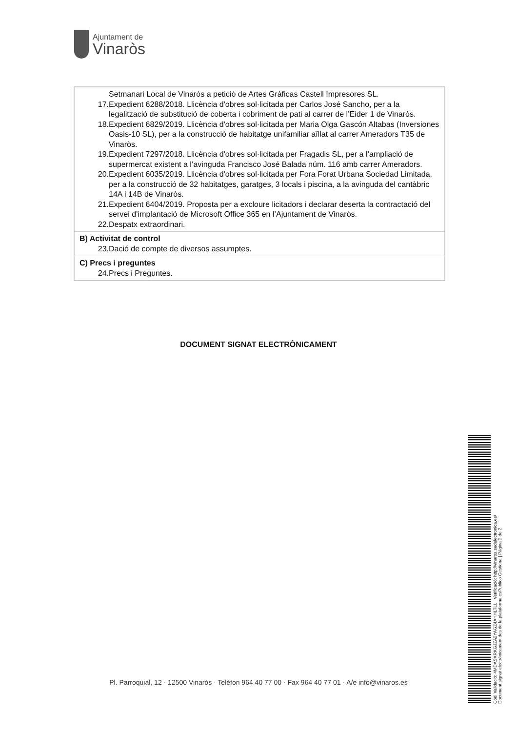Ajuntament de
Vinaròs
| Setmanari Local de Vinaròs a petició de Artes Gráficas Castell Impresores SL. 17. Expedient 6288/2018. Llicència d'obres sol·licitada per Carlos José Sancho, per a la legalització de substitució de coberta i cobriment de pati al carrer de l’Eider 1 de Vinaròs. 18. Expedient 6829/2019. Llicència d'obres sol·licitada per Maria Olga Gascón Altabas (Inversiones Oasis-10 SL), per a la construcció de habitatge unifamiliar aïllat al carrer Ameradors T35 de Vinaròs. 19. Expedient 7297/2018. Llicència d'obres sol·licitada per Fragadis SL, per a l’ampliació de supermercat existent a l’avinguda Francisco José Balada núm. 116 amb carrer Ameradors. 20. Expedient 6035/2019. Llicència d'obres sol·licitada per Fora Forat Urbana Sociedad Limitada, per a la construcció de 32 habitatges, garatges, 3 locals i piscina, a la avinguda del cantàbric 14A i 14B de Vinaròs. 21. Expedient 6404/2019. Proposta per a excloure licitadors i declarar deserta la contractació del servei d’implantació de Microsoft Office 365 en l’Ajuntament de Vinaròs. 22. Despatx extraordinari. |
| B) Activitat de control 23. Dació de compte de diversos assumptes. |
| C) Precs i preguntes 24. Precs i Preguntes. |
DOCUMENT SIGNAT ELECTRÒNICAMENT
Codi Validació: 4MDASXRKGJZA2YAGZ4AHHLTLL | Verificació: http://vinaros.sedelectronica.es/
Document signat electrònicament des de la plataforma esPublico Gestiona | Pàgina 2 de 2
Pl. Parroquial, 12 · 12500 Vinaròs · Telèfon 964 40 77 00 · Fax 964 40 77 01 · A/e info@vinaros.es